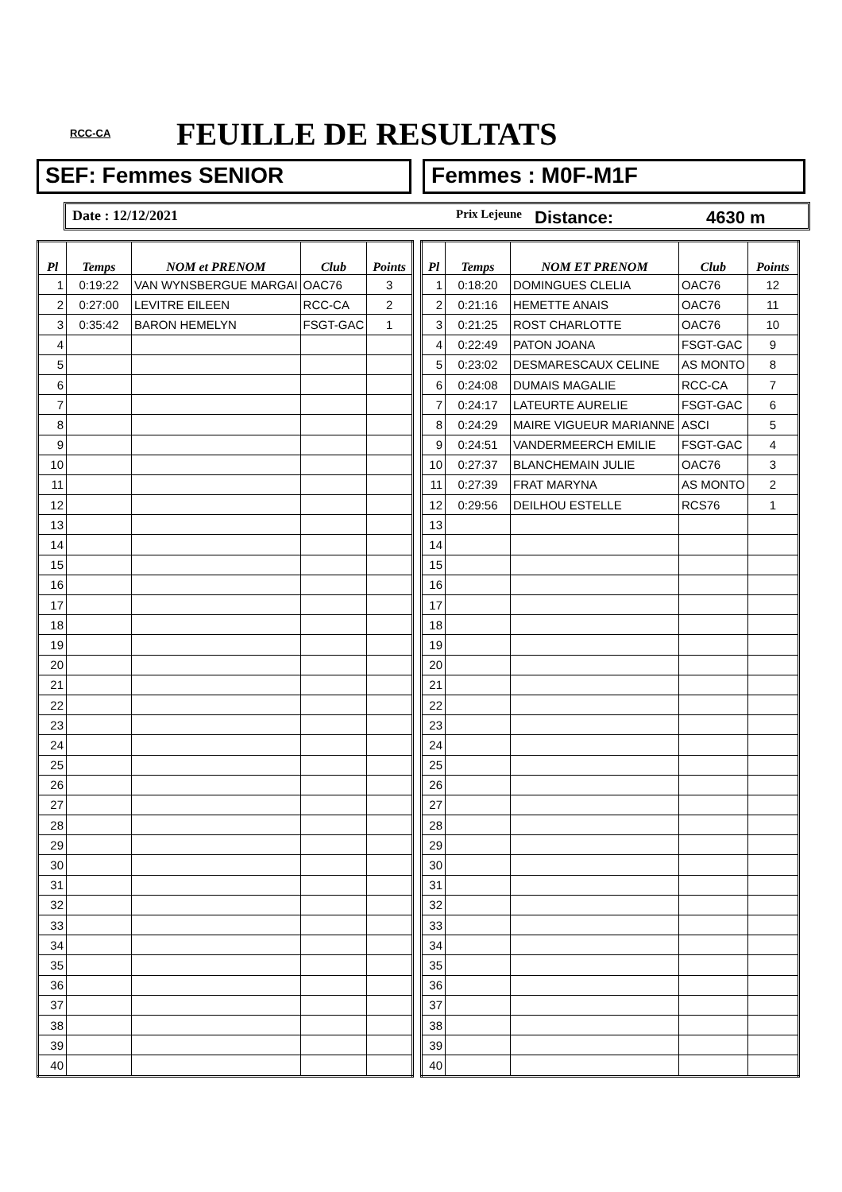RCC-CA FEUILLE DE RESULTATS
SEF: Femmes SENIOR Femmes : M0F-M1F
Date : 12/12/2021
Prix Lejeune
Distance: 4630 m
| Pl | Temps | NOM et PRENOM | Club | Points |
| --- | --- | --- | --- | --- |
| 1 | 0:19:22 | VAN WYNSBERGUE MARGAI | OAC76 | 3 |
| 2 | 0:27:00 | LEVITRE EILEEN | RCC-CA | 2 |
| 3 | 0:35:42 | BARON HEMELYN | FSGT-GAC | 1 |
| 4 | | | | |
| 5 | | | | |
| 6 | | | | |
| 7 | | | | |
| 8 | | | | |
| 9 | | | | |
| 10 | | | | |
| 11 | | | | |
| 12 | | | | |
| 13 | | | | |
| 14 | | | | |
| 15 | | | | |
| 16 | | | | |
| 17 | | | | |
| 18 | | | | |
| 19 | | | | |
| 20 | | | | |
| 21 | | | | |
| 22 | | | | |
| 23 | | | | |
| 24 | | | | |
| 25 | | | | |
| 26 | | | | |
| 27 | | | | |
| 28 | | | | |
| 29 | | | | |
| 30 | | | | |
| 31 | | | | |
| 32 | | | | |
| 33 | | | | |
| 34 | | | | |
| 35 | | | | |
| 36 | | | | |
| 37 | | | | |
| 38 | | | | |
| 39 | | | | |
| 40 | | | | |
| Pl | Temps | NOM ET PRENOM | Club | Points |
| --- | --- | --- | --- | --- |
| 1 | 0:18:20 | DOMINGUES CLELIA | OAC76 | 12 |
| 2 | 0:21:16 | HEMETTE ANAIS | OAC76 | 11 |
| 3 | 0:21:25 | ROST CHARLOTTE | OAC76 | 10 |
| 4 | 0:22:49 | PATON JOANA | FSGT-GAC | 9 |
| 5 | 0:23:02 | DESMARESCAUX CELINE | AS MONTO | 8 |
| 6 | 0:24:08 | DUMAIS MAGALIE | RCC-CA | 7 |
| 7 | 0:24:17 | LATEURTE AURELIE | FSGT-GAC | 6 |
| 8 | 0:24:29 | MAIRE VIGUEUR MARIANNE | ASCI | 5 |
| 9 | 0:24:51 | VANDERMEERCH EMILIE | FSGT-GAC | 4 |
| 10 | 0:27:37 | BLANCHEMAIN JULIE | OAC76 | 3 |
| 11 | 0:27:39 | FRAT MARYNA | AS MONTO | 2 |
| 12 | 0:29:56 | DEILHOU ESTELLE | RCS76 | 1 |
| 13 | | | | |
| 14 | | | | |
| 15 | | | | |
| 16 | | | | |
| 17 | | | | |
| 18 | | | | |
| 19 | | | | |
| 20 | | | | |
| 21 | | | | |
| 22 | | | | |
| 23 | | | | |
| 24 | | | | |
| 25 | | | | |
| 26 | | | | |
| 27 | | | | |
| 28 | | | | |
| 29 | | | | |
| 30 | | | | |
| 31 | | | | |
| 32 | | | | |
| 33 | | | | |
| 34 | | | | |
| 35 | | | | |
| 36 | | | | |
| 37 | | | | |
| 38 | | | | |
| 39 | | | | |
| 40 | | | | |